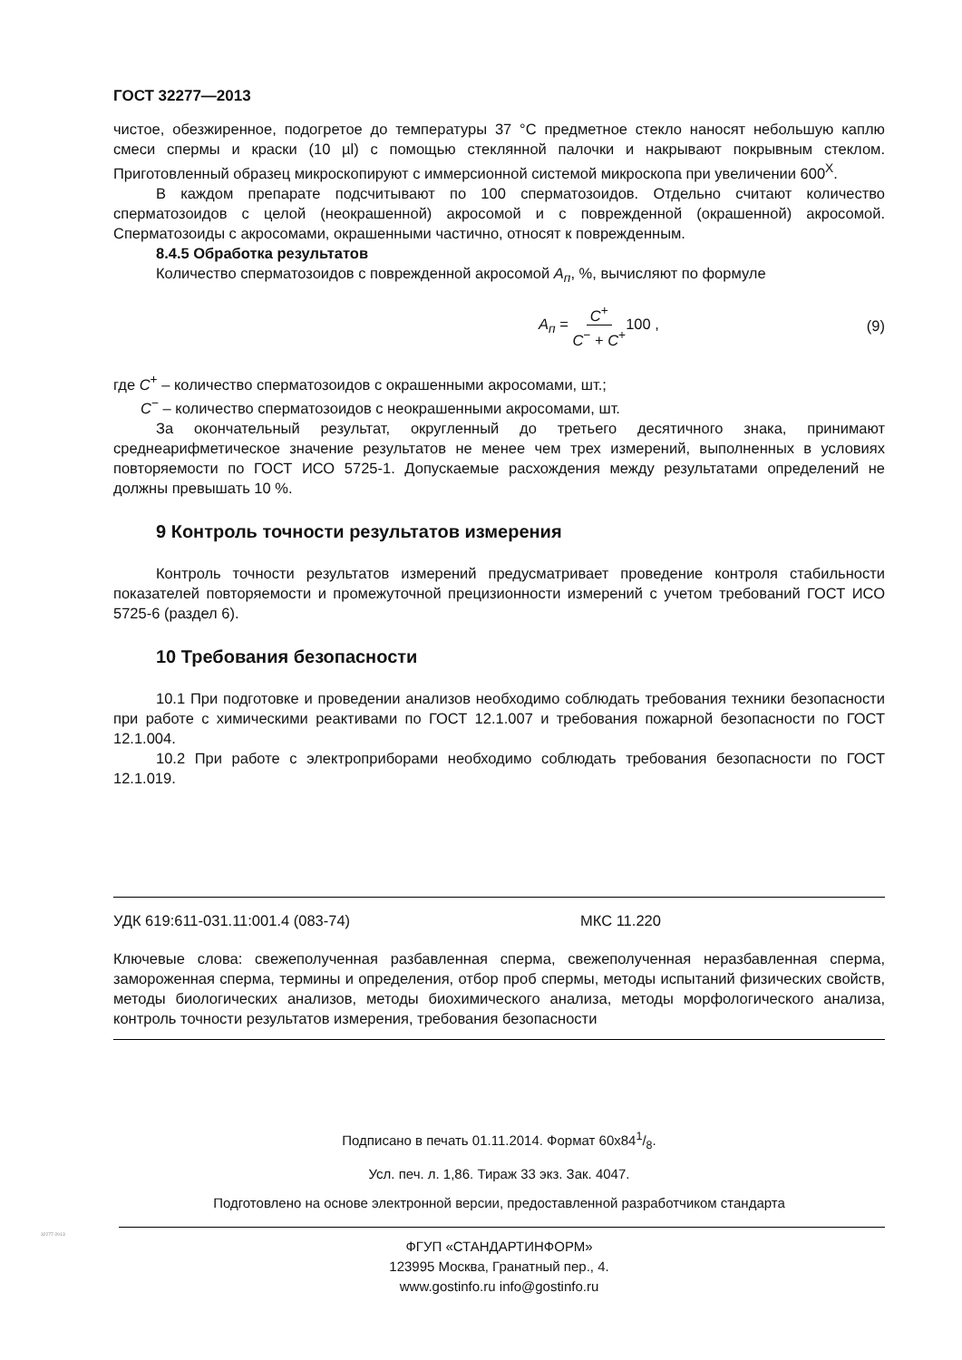ГОСТ 32277—2013
чистое, обезжиренное, подогретое до температуры 37 °С предметное стекло наносят небольшую каплю смеси спермы и краски (10 µl) с помощью стеклянной палочки и накрывают покрывным стеклом. Приготовленный образец микроскопируют с иммерсионной системой микроскопа при увеличении 600<sup>X</sup>.
В каждом препарате подсчитывают по 100 сперматозоидов. Отдельно считают количество сперматозоидов с целой (неокрашенной) акросомой и с поврежденной (окрашенной) акросомой. Сперматозоиды с акросомами, окрашенными частично, относят к поврежденным.
8.4.5 Обработка результатов
Количество сперматозоидов с поврежденной акросомой А<sub>п</sub>, %, вычисляют по формуле
А<sub>п</sub> = С<sup>+</sup> С<sup>−</sup> + С<sup>+</sup>100 , (9)
где С<sup>+</sup> – количество сперматозоидов с окрашенными акросомами, шт.;
С<sup>−</sup> – количество сперматозоидов с неокрашенными акросомами, шт.
За окончательный результат, округленный до третьего десятичного знака, принимают среднеарифметическое значение результатов не менее чем трех измерений, выполненных в условиях повторяемости по ГОСТ ИСО 5725-1. Допускаемые расхождения между результатами определений не должны превышать 10 %.
9 Контроль точности результатов измерения
Контроль точности результатов измерений предусматривает проведение контроля стабильности показателей повторяемости и промежуточной прецизионности измерений с учетом требований ГОСТ ИСО 5725-6 (раздел 6).
10 Требования безопасности
10.1 При подготовке и проведении анализов необходимо соблюдать требования техники безопасности при работе с химическими реактивами по ГОСТ 12.1.007 и требования пожарной безопасности по ГОСТ 12.1.004.
10.2 При работе с электроприборами необходимо соблюдать требования безопасности по ГОСТ 12.1.019.
УДК 619:611-031.11:001.4 (083-74) МКС 11.220
Ключевые слова: свежеполученная разбавленная сперма, свежеполученная неразбавленная сперма, замороженная сперма, термины и определения, отбор проб спермы, методы испытаний физических свойств, методы биологических анализов, методы биохимического анализа, методы морфологического анализа, контроль точности результатов измерения, требования безопасности
Подписано в печать 01.11.2014. Формат 60x841/8.
Усл. печ. л. 1,86. Тираж 33 экз. Зак. 4047.
Подготовлено на основе электронной версии, предоставленной разработчиком стандарта
ФГУП «СТАНДАРТИНФОРМ»
123995 Москва, Гранатный пер., 4.
www.gostinfo.ru info@gostinfo.ru
32277-2013